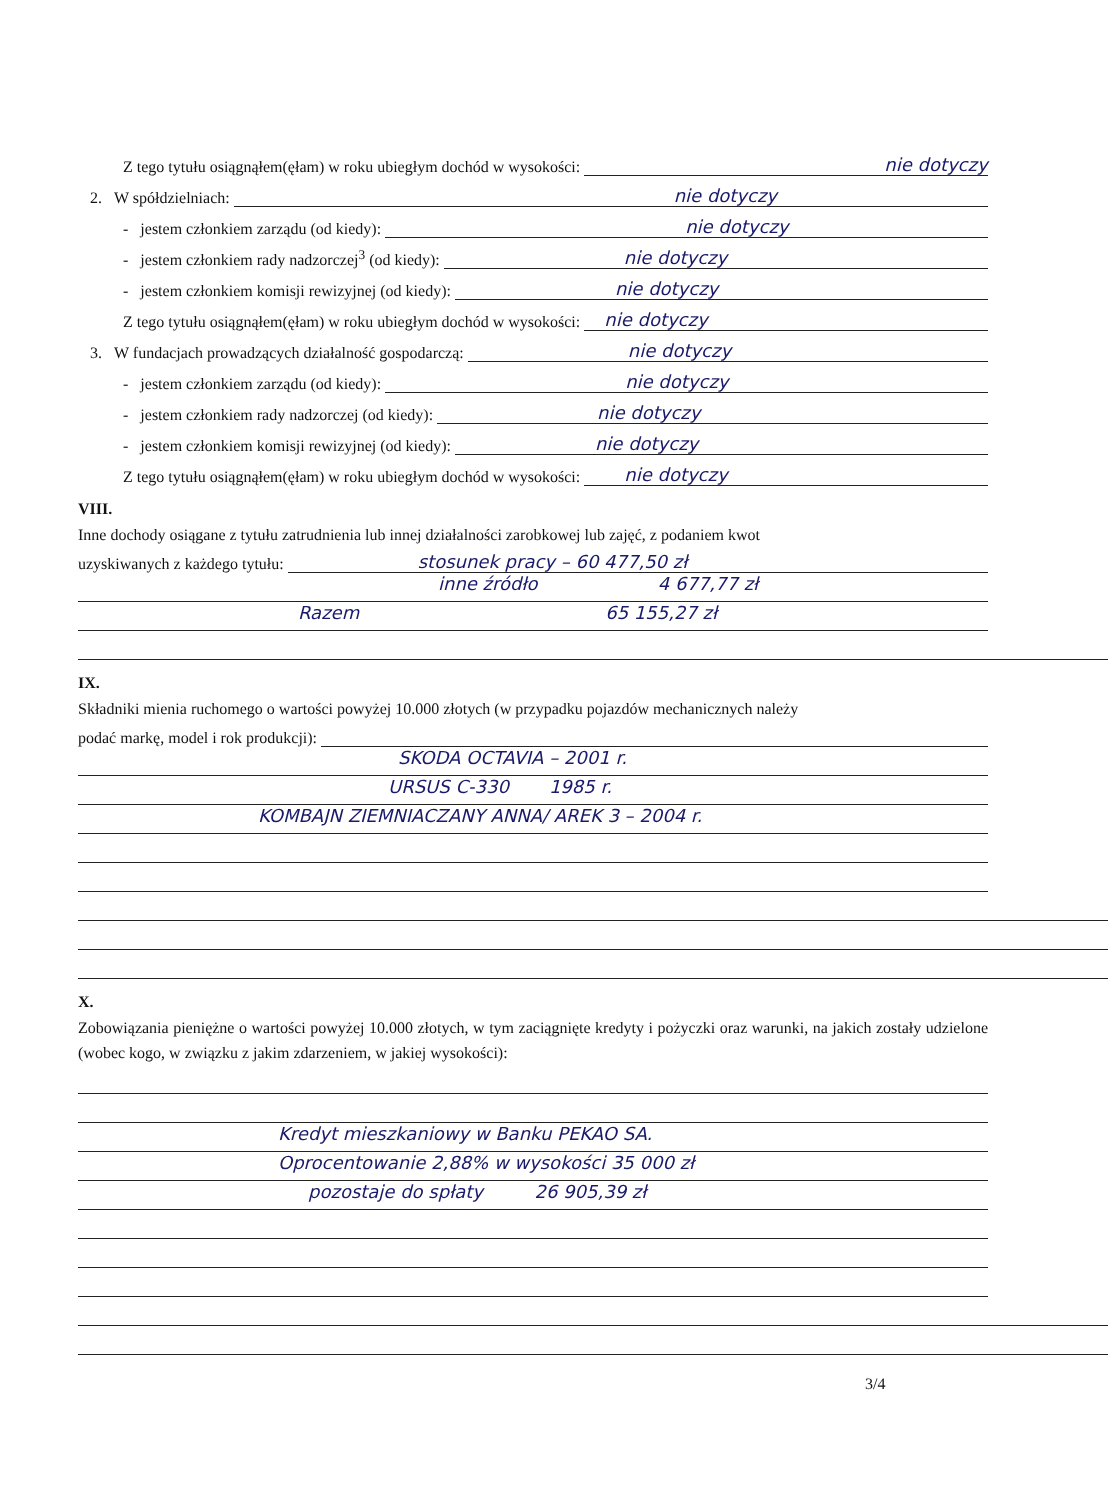Z tego tytułu osiągnąłem(ęłam) w roku ubiegłym dochód w wysokości: nie dotyczy
2. W spółdzielniach: nie dotyczy
- jestem członkiem zarządu (od kiedy): nie dotyczy
- jestem członkiem rady nadzorczej<sup>3</sup> (od kiedy): nie dotyczy
- jestem członkiem komisji rewizyjnej (od kiedy): nie dotyczy
Z tego tytułu osiągnąłem(ęłam) w roku ubiegłym dochód w wysokości: nie dotyczy
3. W fundacjach prowadzących działalność gospodarczą: nie dotyczy
- jestem członkiem zarządu (od kiedy): nie dotyczy
- jestem członkiem rady nadzorczej (od kiedy): nie dotyczy
- jestem członkiem komisji rewizyjnej (od kiedy): nie dotyczy
Z tego tytułu osiągnąłem(ęłam) w roku ubiegłym dochód w wysokości: nie dotyczy
VIII.
Inne dochody osiągane z tytułu zatrudnienia lub innej działalności zarobkowej lub zajęć, z podaniem kwot
uzyskiwanych z każdego tytułu: stosunek pracy – 60 477,50 zł
inne źródło 4 677,77 zł
Razem 65 155,27 zł
IX.
Składniki mienia ruchomego o wartości powyżej 10.000 złotych (w przypadku pojazdów mechanicznych należy
podać markę, model i rok produkcji):
SKODA OCTAVIA – 2001 r.
URSUS C-330 1985 r.
KOMBAJN ZIEMNIACZANY ANNA/ AREK 3 – 2004 r.
X.
Zobowiązania pieniężne o wartości powyżej 10.000 złotych, w tym zaciągnięte kredyty i pożyczki oraz warunki, na jakich zostały udzielone (wobec kogo, w związku z jakim zdarzeniem, w jakiej wysokości):
Kredyt mieszkaniowy w Banku PEKAO SA.
Oprocentowanie 2,88% w wysokości 35 000 zł
pozostaje do spłaty 26 905,39 zł
3/4